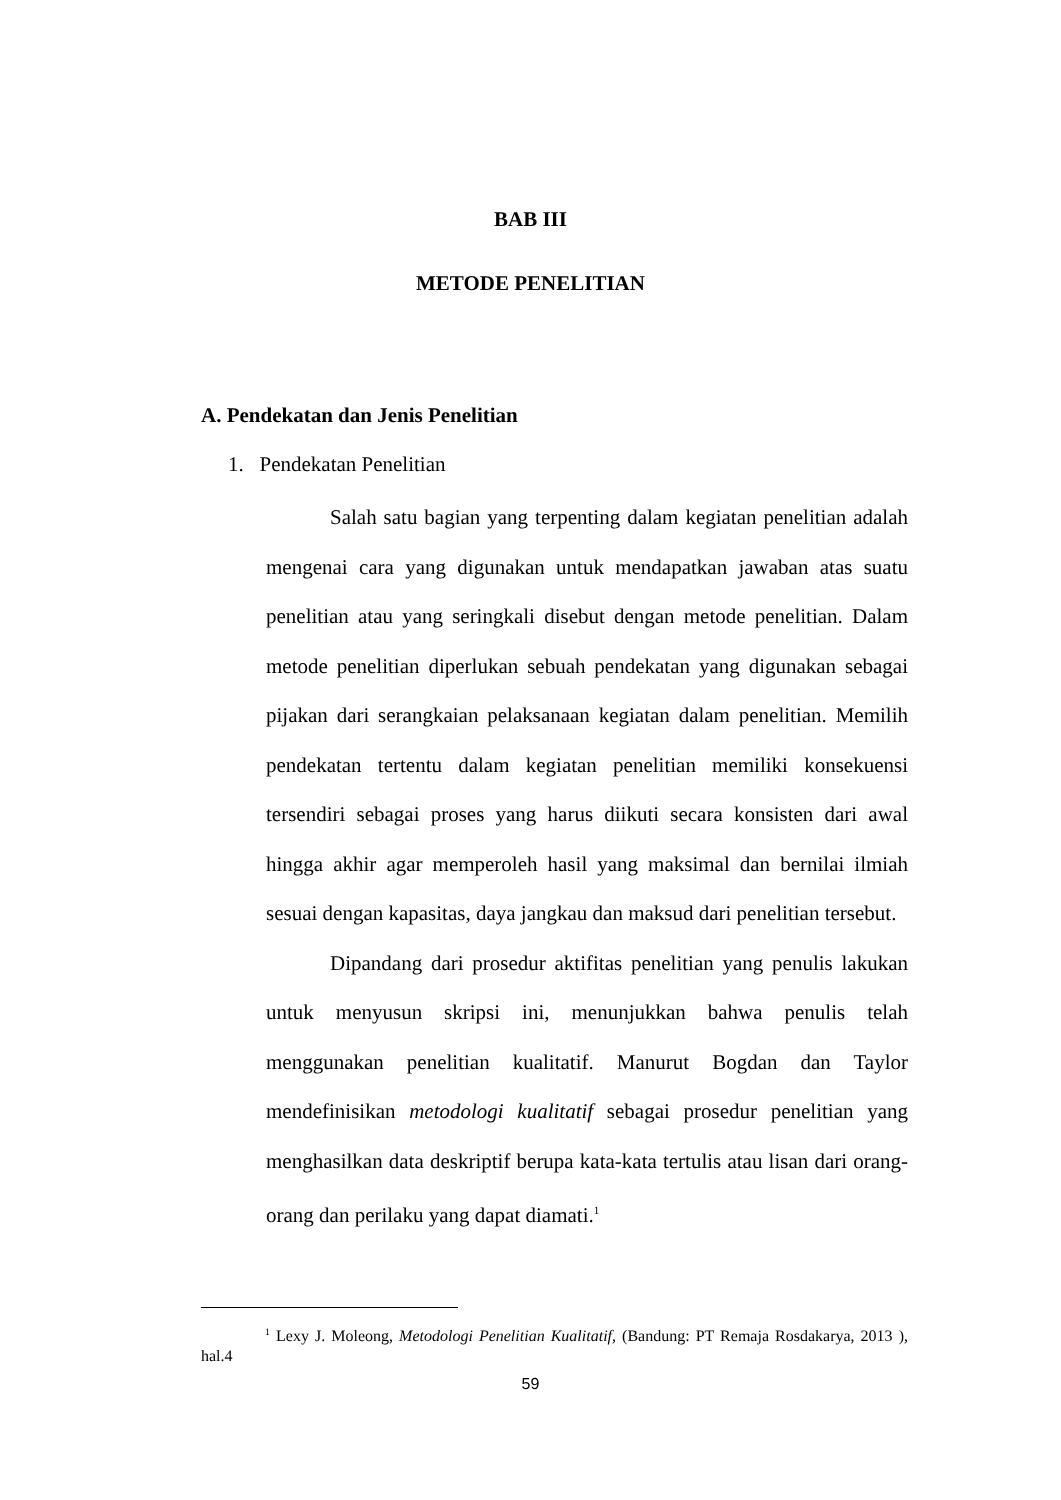BAB III
METODE PENELITIAN
A. Pendekatan dan Jenis Penelitian
1. Pendekatan Penelitian
Salah satu bagian yang terpenting dalam kegiatan penelitian adalah mengenai cara yang digunakan untuk mendapatkan jawaban atas suatu penelitian atau yang seringkali disebut dengan metode penelitian. Dalam metode penelitian diperlukan sebuah pendekatan yang digunakan sebagai pijakan dari serangkaian pelaksanaan kegiatan dalam penelitian. Memilih pendekatan tertentu dalam kegiatan penelitian memiliki konsekuensi tersendiri sebagai proses yang harus diikuti secara konsisten dari awal hingga akhir agar memperoleh hasil yang maksimal dan bernilai ilmiah sesuai dengan kapasitas, daya jangkau dan maksud dari penelitian tersebut.
Dipandang dari prosedur aktifitas penelitian yang penulis lakukan untuk menyusun skripsi ini, menunjukkan bahwa penulis telah menggunakan penelitian kualitatif. Manurut Bogdan dan Taylor mendefinisikan metodologi kualitatif sebagai prosedur penelitian yang menghasilkan data deskriptif berupa kata-kata tertulis atau lisan dari orang-orang dan perilaku yang dapat diamati.<sup>1</sup>
<sup>1</sup> Lexy J. Moleong, Metodologi Penelitian Kualitatif, (Bandung: PT Remaja Rosdakarya, 2013 ), hal.4
59